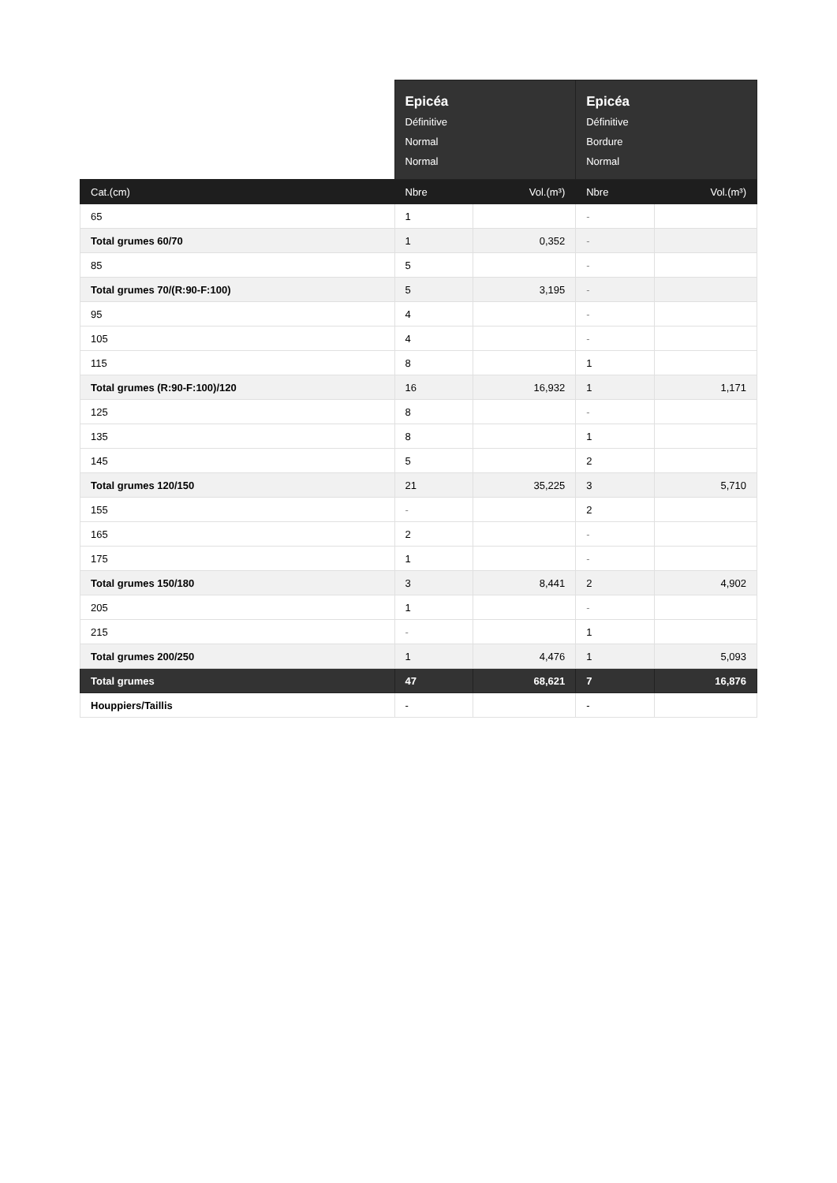| | Epicéa Définitive Normal Normal | | Epicéa Définitive Bordure Normal | |
| --- | --- | --- | --- | --- |
| Cat.(cm) | Nbre | Vol.(m³) | Nbre | Vol.(m³) |
| 65 | 1 | | - | |
| Total grumes 60/70 | 1 | 0,352 | - | |
| 85 | 5 | | - | |
| Total grumes 70/(R:90-F:100) | 5 | 3,195 | - | |
| 95 | 4 | | - | |
| 105 | 4 | | - | |
| 115 | 8 | | 1 | |
| Total grumes (R:90-F:100)/120 | 16 | 16,932 | 1 | 1,171 |
| 125 | 8 | | - | |
| 135 | 8 | | 1 | |
| 145 | 5 | | 2 | |
| Total grumes 120/150 | 21 | 35,225 | 3 | 5,710 |
| 155 | - | | 2 | |
| 165 | 2 | | - | |
| 175 | 1 | | - | |
| Total grumes 150/180 | 3 | 8,441 | 2 | 4,902 |
| 205 | 1 | | - | |
| 215 | - | | 1 | |
| Total grumes 200/250 | 1 | 4,476 | 1 | 5,093 |
| Total grumes | 47 | 68,621 | 7 | 16,876 |
| Houppiers/Taillis | - | | - | |